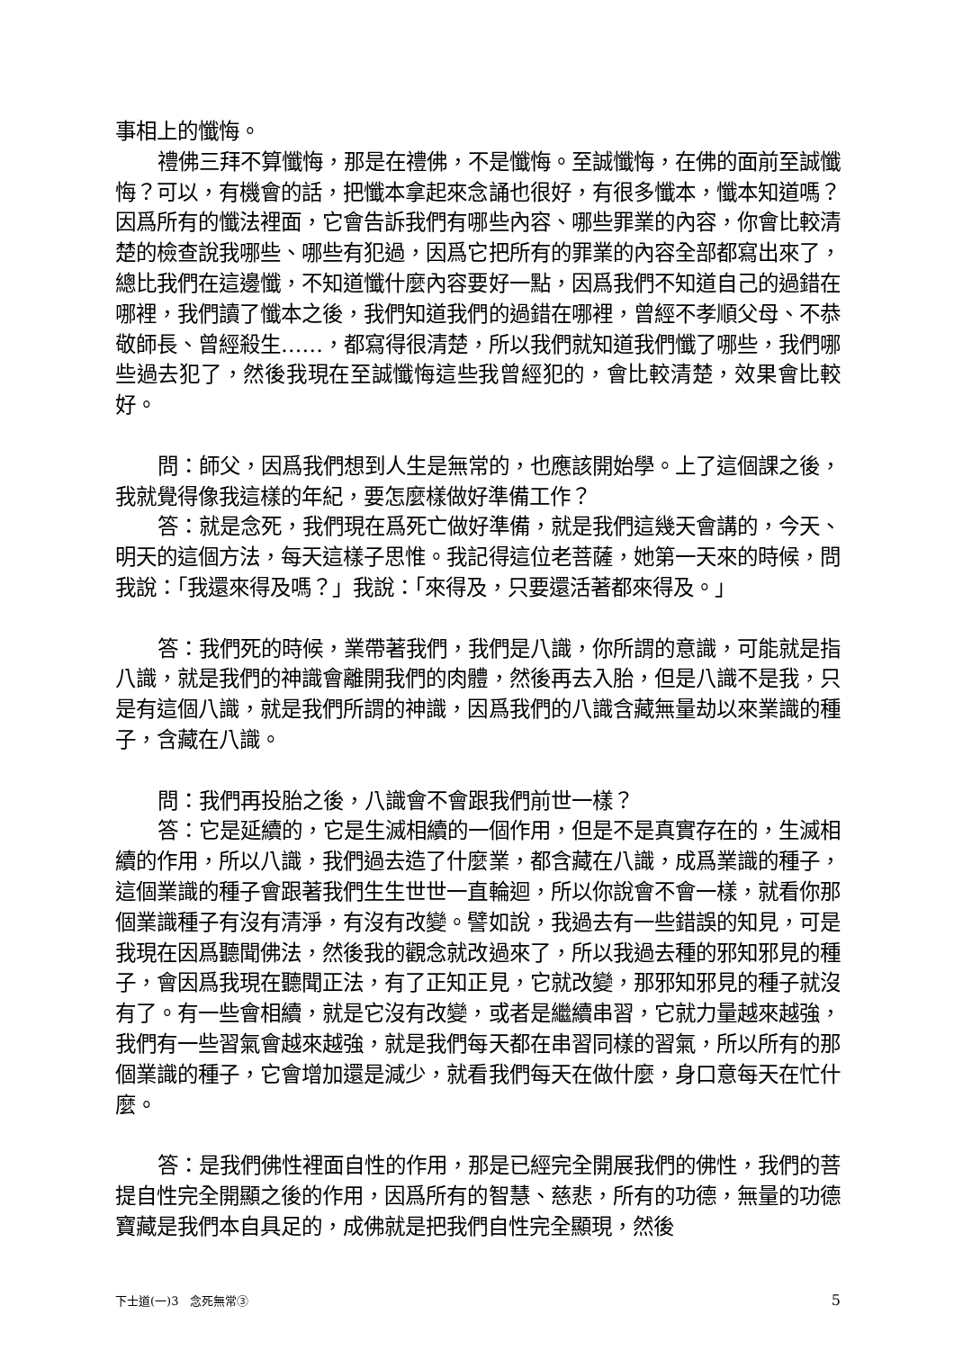事相上的懺悔。
禮佛三拜不算懺悔，那是在禮佛，不是懺悔。至誠懺悔，在佛的面前至誠懺悔？可以，有機會的話，把懺本拿起來念誦也很好，有很多懺本，懺本知道嗎？因爲所有的懺法裡面，它會告訴我們有哪些內容、哪些罪業的內容，你會比較清楚的檢查說我哪些、哪些有犯過，因爲它把所有的罪業的內容全部都寫出來了，總比我們在這邊懺，不知道懺什麼內容要好一點，因爲我們不知道自己的過錯在哪裡，我們讀了懺本之後，我們知道我們的過錯在哪裡，曾經不孝順父母、不恭敬師長、曾經殺生……，都寫得很清楚，所以我們就知道我們懺了哪些，我們哪些過去犯了，然後我現在至誠懺悔這些我曾經犯的，會比較清楚，效果會比較好。
問：師父，因爲我們想到人生是無常的，也應該開始學。上了這個課之後，我就覺得像我這樣的年紀，要怎麼樣做好準備工作？
答：就是念死，我們現在爲死亡做好準備，就是我們這幾天會講的，今天、明天的這個方法，每天這樣子思惟。我記得這位老菩薩，她第一天來的時候，問我說：「我還來得及嗎？」我說：「來得及，只要還活著都來得及。」
答：我們死的時候，業帶著我們，我們是八識，你所謂的意識，可能就是指八識，就是我們的神識會離開我們的肉體，然後再去入胎，但是八識不是我，只是有這個八識，就是我們所謂的神識，因爲我們的八識含藏無量劫以來業識的種子，含藏在八識。
問：我們再投胎之後，八識會不會跟我們前世一樣？
答：它是延續的，它是生滅相續的一個作用，但是不是真實存在的，生滅相續的作用，所以八識，我們過去造了什麼業，都含藏在八識，成爲業識的種子，這個業識的種子會跟著我們生生世世一直輪迴，所以你說會不會一樣，就看你那個業識種子有沒有清淨，有沒有改變。譬如說，我過去有一些錯誤的知見，可是我現在因爲聽聞佛法，然後我的觀念就改過來了，所以我過去種的邪知邪見的種子，會因爲我現在聽聞正法，有了正知正見，它就改變，那邪知邪見的種子就沒有了。有一些會相續，就是它沒有改變，或者是繼續串習，它就力量越來越強，我們有一些習氣會越來越強，就是我們每天都在串習同樣的習氣，所以所有的那個業識的種子，它會增加還是減少，就看我們每天在做什麼，身口意每天在忙什麼。
答：是我們佛性裡面自性的作用，那是已經完全開展我們的佛性，我們的菩提自性完全開顯之後的作用，因爲所有的智慧、慈悲，所有的功德，無量的功德寶藏是我們本自具足的，成佛就是把我們自性完全顯現，然後
下士道(一)3　念死無常③ 5